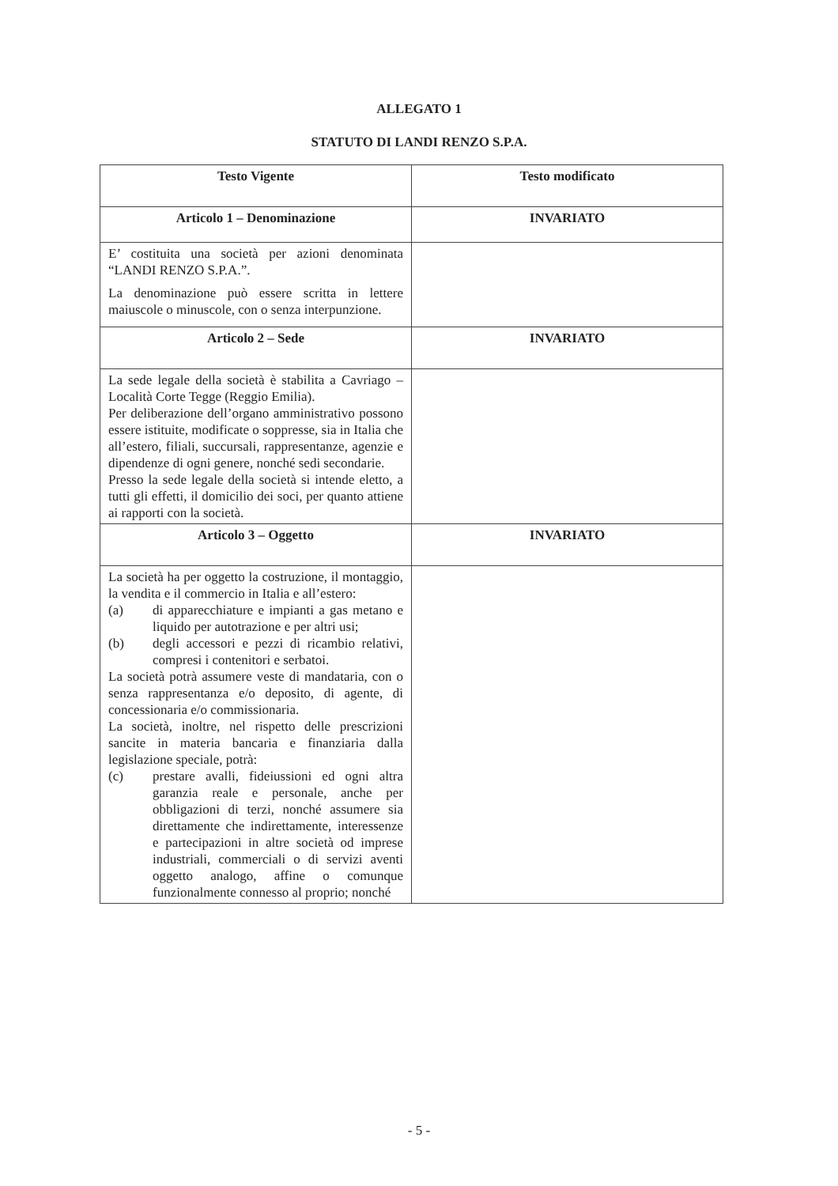ALLEGATO 1
STATUTO DI LANDI RENZO S.P.A.
| Testo Vigente | Testo modificato |
| Articolo 1 – Denominazione | INVARIATO |
| E’ costituita una società per azioni denominata “LANDI RENZO S.P.A.”. La denominazione può essere scritta in lettere maiuscole o minuscole, con o senza interpunzione. | |
| Articolo 2 – Sede | INVARIATO |
| La sede legale della società è stabilita a Cavriago – Località Corte Tegge (Reggio Emilia). Per deliberazione dell’organo amministrativo possono essere istituite, modificate o soppresse, sia in Italia che all’estero, filiali, succursali, rappresentanze, agenzie e dipendenze di ogni genere, nonché sedi secondarie. Presso la sede legale della società si intende eletto, a tutti gli effetti, il domicilio dei soci, per quanto attiene ai rapporti con la società. | |
| Articolo 3 – Oggetto | INVARIATO |
| La società ha per oggetto la costruzione, il montaggio, la vendita e il commercio in Italia e all’estero: (a) di apparecchiature e impianti a gas metano e liquido per autotrazione e per altri usi; (b) degli accessori e pezzi di ricambio relativi, compresi i contenitori e serbatoi. La società potrà assumere veste di mandataria, con o senza rappresentanza e/o deposito, di agente, di concessionaria e/o commissionaria. La società, inoltre, nel rispetto delle prescrizioni sancite in materia bancaria e finanziaria dalla legislazione speciale, potrà: (c) prestare avalli, fideiussioni ed ogni altra garanzia reale e personale, anche per obbligazioni di terzi, nonché assumere sia direttamente che indirettamente, interessenze e partecipazioni in altre società od imprese industriali, commerciali o di servizi aventi oggetto analogo, affine o comunque funzionalmente connesso al proprio; nonché | |
- 5 -